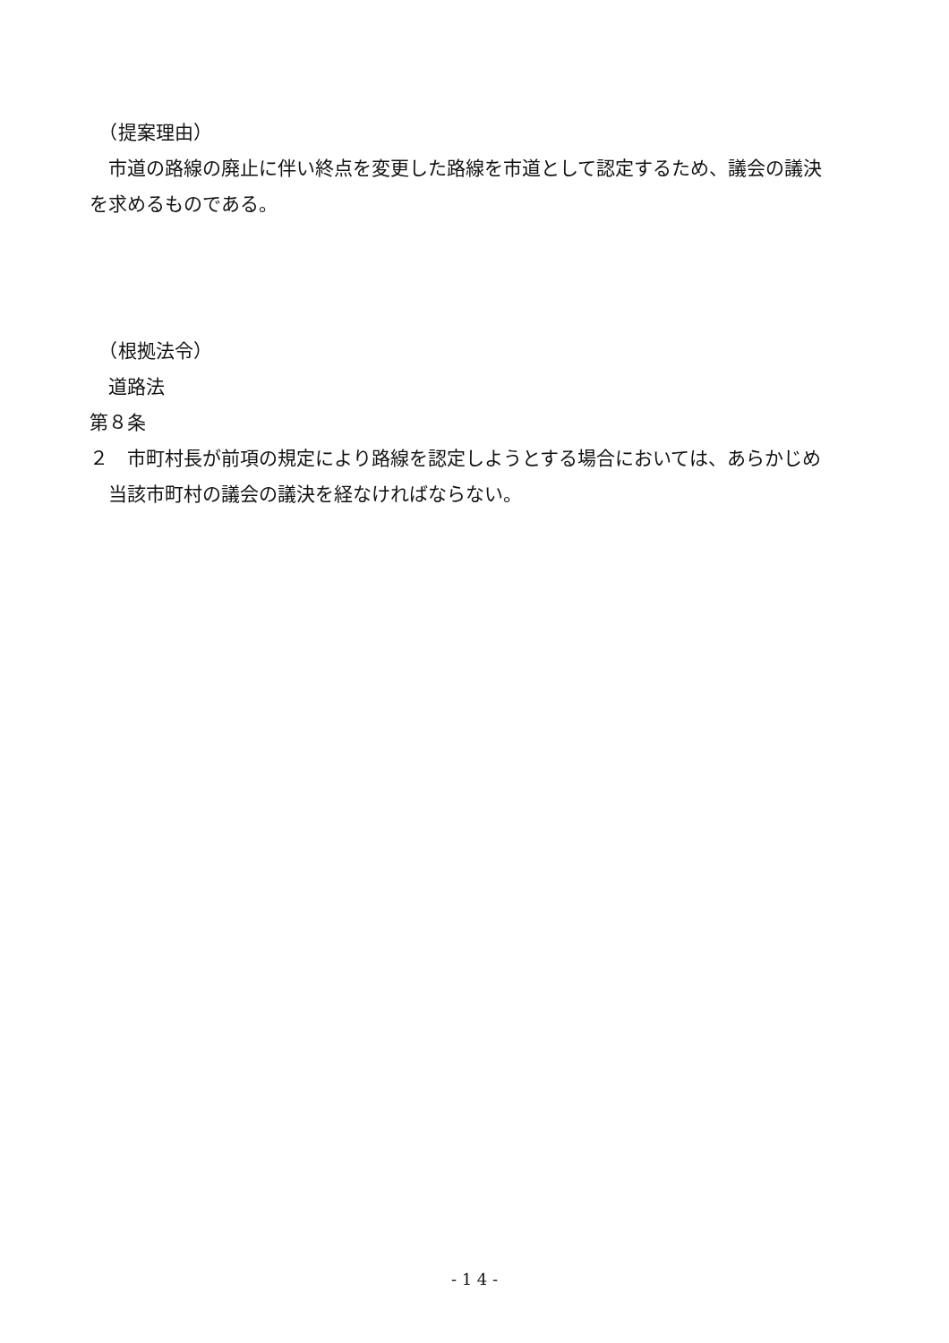（提案理由）
　市道の路線の廃止に伴い終点を変更した路線を市道として認定するため、議会の議決を求めるものである。
　（根拠法令）
　道路法
第８条
２　市町村長が前項の規定により路線を認定しようとする場合においては、あらかじめ当該市町村の議会の議決を経なければならない。
- 1 4 -